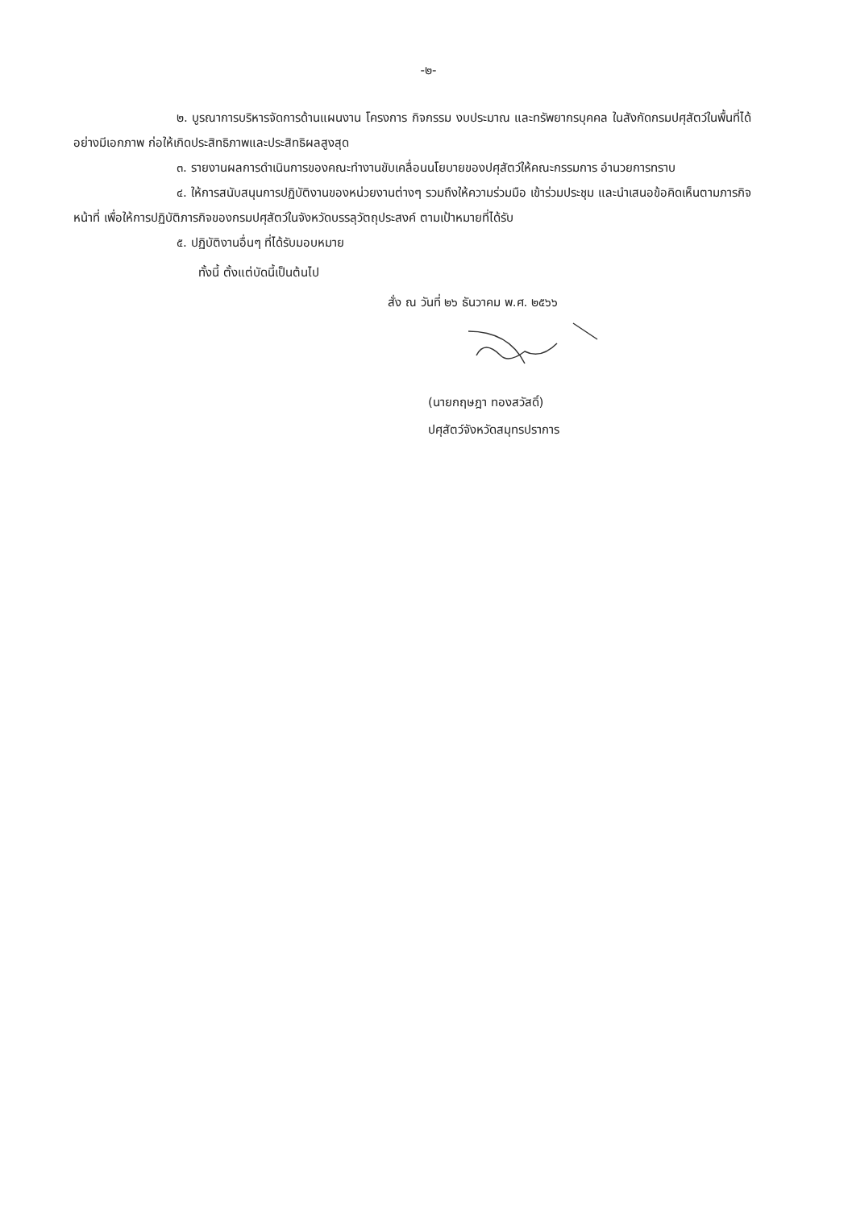-๒-
๒. บูรณาการบริหารจัดการด้านแผนงาน โครงการ กิจกรรม งบประมาณ และทรัพยากรบุคคล ในสังกัดกรมปศุสัตว์ในพื้นที่ได้อย่างมีเอกภาพ ก่อให้เกิดประสิทธิภาพและประสิทธิผลสูงสุด
๓. รายงานผลการดำเนินการของคณะทำงานขับเคลื่อนนโยบายของปศุสัตว์ให้คณะกรรมการ อำนวยการทราบ
๔. ให้การสนับสนุนการปฏิบัติงานของหน่วยงานต่างๆ รวมถึงให้ความร่วมมือ เข้าร่วมประชุม และนำเสนอข้อคิดเห็นตามภารกิจหน้าที่ เพื่อให้การปฏิบัติภารกิจของกรมปศุสัตว์ในจังหวัดบรรลุวัตถุประสงค์ ตามเป้าหมายที่ได้รับ
๕. ปฏิบัติงานอื่นๆ ที่ได้รับมอบหมาย
ทั้งนี้ ตั้งแต่บัดนี้เป็นต้นไป
สั่ง ณ วันที่ ๒๖ ธันวาคม พ.ศ. ๒๕๖๖
(นายกฤษฎา ทองสวัสดิ์)
ปศุสัตว์จังหวัดสมุทรปราการ